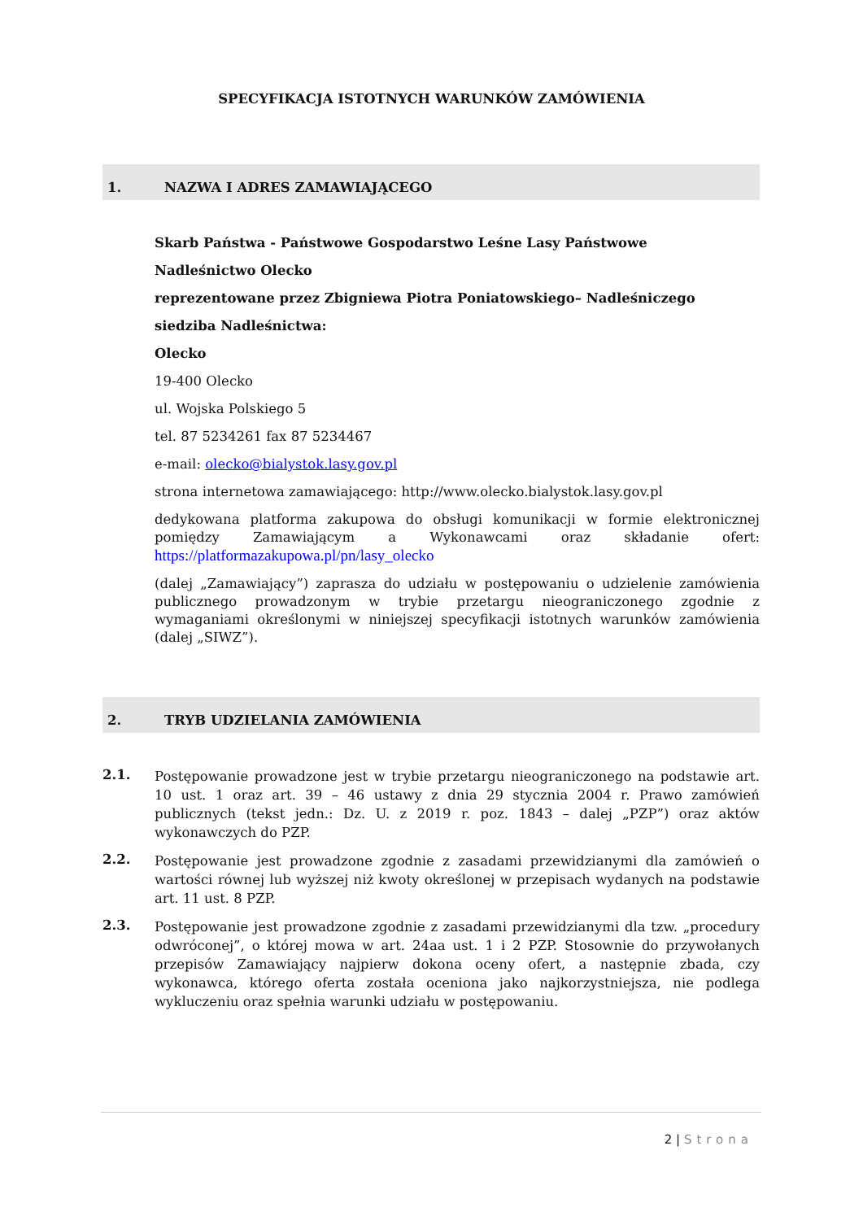SPECYFIKACJA ISTOTNYCH WARUNKÓW ZAMÓWIENIA
1. NAZWA I ADRES ZAMAWIAJĄCEGO
Skarb Państwa - Państwowe Gospodarstwo Leśne Lasy Państwowe
Nadleśnictwo Olecko
reprezentowane przez Zbigniewa Piotra Poniatowskiego– Nadleśniczego
siedziba Nadleśnictwa:
Olecko
19-400 Olecko
ul. Wojska Polskiego 5
tel. 87 5234261 fax 87 5234467
e-mail: olecko@bialystok.lasy.gov.pl
strona internetowa zamawiającego: http://www.olecko.bialystok.lasy.gov.pl
dedykowana platforma zakupowa do obsługi komunikacji w formie elektronicznej pomiędzy Zamawiającym a Wykonawcami oraz składanie ofert: https://platformazakupowa.pl/pn/lasy_olecko
(dalej „Zamawiający”) zaprasza do udziału w postępowaniu o udzielenie zamówienia publicznego prowadzonym w trybie przetargu nieograniczonego zgodnie z wymaganiami określonymi w niniejszej specyfikacji istotnych warunków zamówienia (dalej „SIWZ”).
2. TRYB UDZIELANIA ZAMÓWIENIA
2.1.
Postępowanie prowadzone jest w trybie przetargu nieograniczonego na podstawie art. 10 ust. 1 oraz art. 39 – 46 ustawy z dnia 29 stycznia 2004 r. Prawo zamówień publicznych (tekst jedn.: Dz. U. z 2019 r. poz. 1843 – dalej „PZP”) oraz aktów wykonawczych do PZP.
2.2.
Postępowanie jest prowadzone zgodnie z zasadami przewidzianymi dla zamówień o wartości równej lub wyższej niż kwoty określonej w przepisach wydanych na podstawie art. 11 ust. 8 PZP.
2.3.
Postępowanie jest prowadzone zgodnie z zasadami przewidzianymi dla tzw. „procedury odwróconej”, o której mowa w art. 24aa ust. 1 i 2 PZP. Stosownie do przywołanych przepisów Zamawiający najpierw dokona oceny ofert, a następnie zbada, czy wykonawca, którego oferta została oceniona jako najkorzystniejsza, nie podlega wykluczeniu oraz spełnia warunki udziału w postępowaniu.
2 | Strona